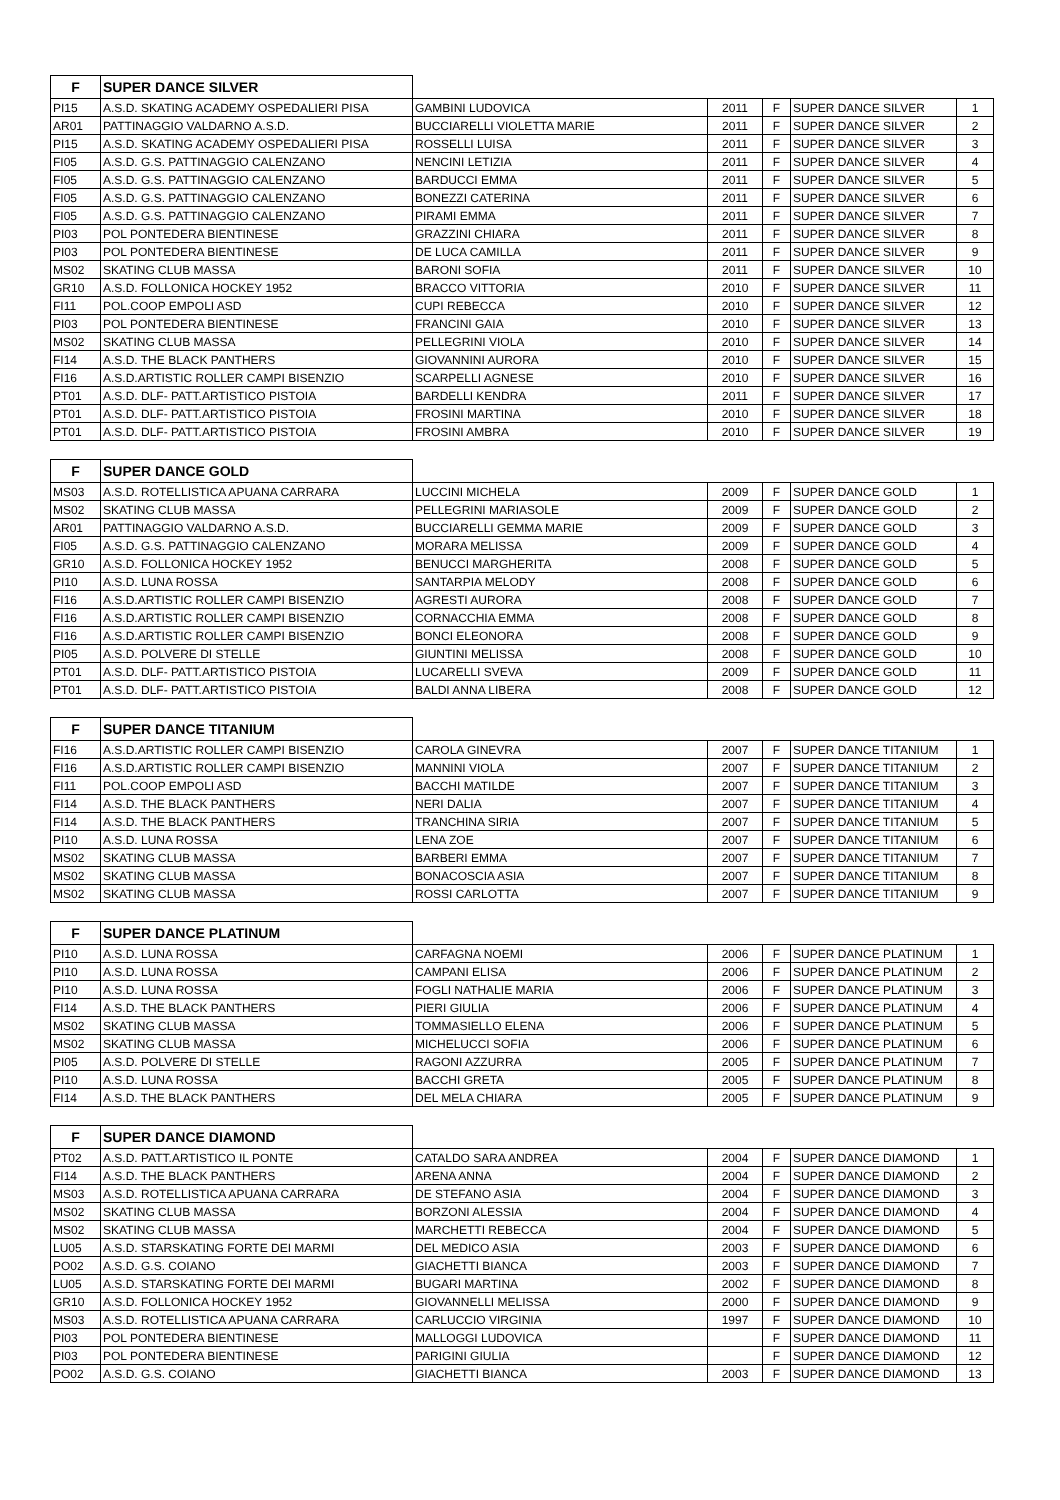| F | SUPER DANCE SILVER | | | | | |
| --- | --- | --- | --- | --- | --- | --- |
| PI15 | A.S.D. SKATING ACADEMY OSPEDALIERI PISA | GAMBINI LUDOVICA | 2011 | F | SUPER DANCE SILVER | 1 |
| AR01 | PATTINAGGIO VALDARNO A.S.D. | BUCCIARELLI VIOLETTA MARIE | 2011 | F | SUPER DANCE SILVER | 2 |
| PI15 | A.S.D. SKATING ACADEMY OSPEDALIERI PISA | ROSSELLI LUISA | 2011 | F | SUPER DANCE SILVER | 3 |
| FI05 | A.S.D. G.S. PATTINAGGIO CALENZANO | NENCINI LETIZIA | 2011 | F | SUPER DANCE SILVER | 4 |
| FI05 | A.S.D. G.S. PATTINAGGIO CALENZANO | BARDUCCI EMMA | 2011 | F | SUPER DANCE SILVER | 5 |
| FI05 | A.S.D. G.S. PATTINAGGIO CALENZANO | BONEZZI CATERINA | 2011 | F | SUPER DANCE SILVER | 6 |
| FI05 | A.S.D. G.S. PATTINAGGIO CALENZANO | PIRAMI EMMA | 2011 | F | SUPER DANCE SILVER | 7 |
| PI03 | POL PONTEDERA BIENTINESE | GRAZZINI CHIARA | 2011 | F | SUPER DANCE SILVER | 8 |
| PI03 | POL PONTEDERA BIENTINESE | DE LUCA CAMILLA | 2011 | F | SUPER DANCE SILVER | 9 |
| MS02 | SKATING CLUB MASSA | BARONI SOFIA | 2011 | F | SUPER DANCE SILVER | 10 |
| GR10 | A.S.D. FOLLONICA HOCKEY 1952 | BRACCO VITTORIA | 2010 | F | SUPER DANCE SILVER | 11 |
| FI11 | POL.COOP EMPOLI ASD | CUPI REBECCA | 2010 | F | SUPER DANCE SILVER | 12 |
| PI03 | POL PONTEDERA BIENTINESE | FRANCINI GAIA | 2010 | F | SUPER DANCE SILVER | 13 |
| MS02 | SKATING CLUB MASSA | PELLEGRINI VIOLA | 2010 | F | SUPER DANCE SILVER | 14 |
| FI14 | A.S.D. THE BLACK PANTHERS | GIOVANNINI AURORA | 2010 | F | SUPER DANCE SILVER | 15 |
| FI16 | A.S.D.ARTISTIC ROLLER CAMPI BISENZIO | SCARPELLI AGNESE | 2010 | F | SUPER DANCE SILVER | 16 |
| PT01 | A.S.D. DLF- PATT.ARTISTICO PISTOIA | BARDELLI KENDRA | 2011 | F | SUPER DANCE SILVER | 17 |
| PT01 | A.S.D. DLF- PATT.ARTISTICO PISTOIA | FROSINI MARTINA | 2010 | F | SUPER DANCE SILVER | 18 |
| PT01 | A.S.D. DLF- PATT.ARTISTICO PISTOIA | FROSINI AMBRA | 2010 | F | SUPER DANCE SILVER | 19 |
| F | SUPER DANCE GOLD | | | | | |
| --- | --- | --- | --- | --- | --- | --- |
| MS03 | A.S.D. ROTELLISTICA APUANA CARRARA | LUCCINI MICHELA | 2009 | F | SUPER DANCE GOLD | 1 |
| MS02 | SKATING CLUB MASSA | PELLEGRINI MARIASOLE | 2009 | F | SUPER DANCE GOLD | 2 |
| AR01 | PATTINAGGIO VALDARNO A.S.D. | BUCCIARELLI GEMMA MARIE | 2009 | F | SUPER DANCE GOLD | 3 |
| FI05 | A.S.D. G.S. PATTINAGGIO CALENZANO | MORARA MELISSA | 2009 | F | SUPER DANCE GOLD | 4 |
| GR10 | A.S.D. FOLLONICA HOCKEY 1952 | BENUCCI MARGHERITA | 2008 | F | SUPER DANCE GOLD | 5 |
| PI10 | A.S.D. LUNA ROSSA | SANTARPIA MELODY | 2008 | F | SUPER DANCE GOLD | 6 |
| FI16 | A.S.D.ARTISTIC ROLLER CAMPI BISENZIO | AGRESTI AURORA | 2008 | F | SUPER DANCE GOLD | 7 |
| FI16 | A.S.D.ARTISTIC ROLLER CAMPI BISENZIO | CORNACCHIA EMMA | 2008 | F | SUPER DANCE GOLD | 8 |
| FI16 | A.S.D.ARTISTIC ROLLER CAMPI BISENZIO | BONCI ELEONORA | 2008 | F | SUPER DANCE GOLD | 9 |
| PI05 | A.S.D. POLVERE DI STELLE | GIUNTINI MELISSA | 2008 | F | SUPER DANCE GOLD | 10 |
| PT01 | A.S.D. DLF- PATT.ARTISTICO PISTOIA | LUCARELLI SVEVA | 2009 | F | SUPER DANCE GOLD | 11 |
| PT01 | A.S.D. DLF- PATT.ARTISTICO PISTOIA | BALDI ANNA LIBERA | 2008 | F | SUPER DANCE GOLD | 12 |
| F | SUPER DANCE TITANIUM | | | | | |
| --- | --- | --- | --- | --- | --- | --- |
| FI16 | A.S.D.ARTISTIC ROLLER CAMPI BISENZIO | CAROLA GINEVRA | 2007 | F | SUPER DANCE TITANIUM | 1 |
| FI16 | A.S.D.ARTISTIC ROLLER CAMPI BISENZIO | MANNINI VIOLA | 2007 | F | SUPER DANCE TITANIUM | 2 |
| FI11 | POL.COOP EMPOLI ASD | BACCHI MATILDE | 2007 | F | SUPER DANCE TITANIUM | 3 |
| FI14 | A.S.D. THE BLACK PANTHERS | NERI DALIA | 2007 | F | SUPER DANCE TITANIUM | 4 |
| FI14 | A.S.D. THE BLACK PANTHERS | TRANCHINA SIRIA | 2007 | F | SUPER DANCE TITANIUM | 5 |
| PI10 | A.S.D. LUNA ROSSA | LENA ZOE | 2007 | F | SUPER DANCE TITANIUM | 6 |
| MS02 | SKATING CLUB MASSA | BARBERI EMMA | 2007 | F | SUPER DANCE TITANIUM | 7 |
| MS02 | SKATING CLUB MASSA | BONACOSCIA ASIA | 2007 | F | SUPER DANCE TITANIUM | 8 |
| MS02 | SKATING CLUB MASSA | ROSSI CARLOTTA | 2007 | F | SUPER DANCE TITANIUM | 9 |
| F | SUPER DANCE PLATINUM | | | | | |
| --- | --- | --- | --- | --- | --- | --- |
| PI10 | A.S.D. LUNA ROSSA | CARFAGNA NOEMI | 2006 | F | SUPER DANCE PLATINUM | 1 |
| PI10 | A.S.D. LUNA ROSSA | CAMPANI ELISA | 2006 | F | SUPER DANCE PLATINUM | 2 |
| PI10 | A.S.D. LUNA ROSSA | FOGLI NATHALIE MARIA | 2006 | F | SUPER DANCE PLATINUM | 3 |
| FI14 | A.S.D. THE BLACK PANTHERS | PIERI GIULIA | 2006 | F | SUPER DANCE PLATINUM | 4 |
| MS02 | SKATING CLUB MASSA | TOMMASIELLO ELENA | 2006 | F | SUPER DANCE PLATINUM | 5 |
| MS02 | SKATING CLUB MASSA | MICHELUCCI SOFIA | 2006 | F | SUPER DANCE PLATINUM | 6 |
| PI05 | A.S.D. POLVERE DI STELLE | RAGONI AZZURRA | 2005 | F | SUPER DANCE PLATINUM | 7 |
| PI10 | A.S.D. LUNA ROSSA | BACCHI GRETA | 2005 | F | SUPER DANCE PLATINUM | 8 |
| FI14 | A.S.D. THE BLACK PANTHERS | DEL MELA CHIARA | 2005 | F | SUPER DANCE PLATINUM | 9 |
| F | SUPER DANCE DIAMOND | | | | | |
| --- | --- | --- | --- | --- | --- | --- |
| PT02 | A.S.D. PATT.ARTISTICO IL PONTE | CATALDO SARA ANDREA | 2004 | F | SUPER DANCE DIAMOND | 1 |
| FI14 | A.S.D. THE BLACK PANTHERS | ARENA ANNA | 2004 | F | SUPER DANCE DIAMOND | 2 |
| MS03 | A.S.D. ROTELLISTICA APUANA CARRARA | DE STEFANO ASIA | 2004 | F | SUPER DANCE DIAMOND | 3 |
| MS02 | SKATING CLUB MASSA | BORZONI ALESSIA | 2004 | F | SUPER DANCE DIAMOND | 4 |
| MS02 | SKATING CLUB MASSA | MARCHETTI REBECCA | 2004 | F | SUPER DANCE DIAMOND | 5 |
| LU05 | A.S.D. STARSKATING FORTE DEI MARMI | DEL MEDICO ASIA | 2003 | F | SUPER DANCE DIAMOND | 6 |
| PO02 | A.S.D. G.S. COIANO | GIACHETTI BIANCA | 2003 | F | SUPER DANCE DIAMOND | 7 |
| LU05 | A.S.D. STARSKATING FORTE DEI MARMI | BUGARI MARTINA | 2002 | F | SUPER DANCE DIAMOND | 8 |
| GR10 | A.S.D. FOLLONICA HOCKEY 1952 | GIOVANNELLI MELISSA | 2000 | F | SUPER DANCE DIAMOND | 9 |
| MS03 | A.S.D. ROTELLISTICA APUANA CARRARA | CARLUCCIO VIRGINIA | 1997 | F | SUPER DANCE DIAMOND | 10 |
| PI03 | POL PONTEDERA BIENTINESE | MALLOGGI LUDOVICA | | F | SUPER DANCE DIAMOND | 11 |
| PI03 | POL PONTEDERA BIENTINESE | PARIGINI GIULIA | | F | SUPER DANCE DIAMOND | 12 |
| PO02 | A.S.D. G.S. COIANO | GIACHETTI BIANCA | 2003 | F | SUPER DANCE DIAMOND | 13 |